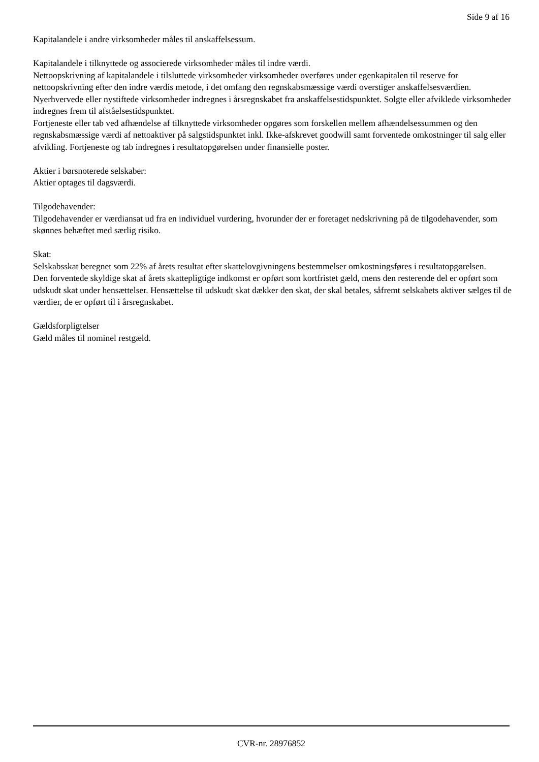Side 9 af 16
Kapitalandele i andre virksomheder måles til anskaffelsessum.
Kapitalandele i tilknyttede og associerede virksomheder måles til indre værdi.
Nettoopskrivning af kapitalandele i tilsluttede virksomheder virksomheder overføres under egenkapitalen til reserve for nettoopskrivning efter den indre værdis metode, i det omfang den regnskabsmæssige værdi overstiger anskaffelsesværdien.
Nyerhvervede eller nystiftede virksomheder indregnes i årsregnskabet fra anskaffelsestidspunktet. Solgte eller afviklede virksomheder indregnes frem til afståelsestidspunktet.
Fortjeneste eller tab ved afhændelse af tilknyttede virksomheder opgøres som forskellen mellem afhændelsessummen og den regnskabsmæssige værdi af nettoaktiver på salgstidspunktet inkl. Ikke-afskrevet goodwill samt forventede omkostninger til salg eller afvikling. Fortjeneste og tab indregnes i resultatopgørelsen under finansielle poster.
Aktier i børsnoterede selskaber:
Aktier optages til dagsværdi.
Tilgodehavender:
Tilgodehavender er værdiansat ud fra en individuel vurdering, hvorunder der er foretaget nedskrivning på de tilgodehavender, som skønnes behæftet med særlig risiko.
Skat:
Selskabsskat beregnet som 22% af årets resultat efter skattelovgivningens bestemmelser omkostningsføres i resultatopgørelsen.
Den forventede skyldige skat af årets skattepligtige indkomst er opført som kortfristet gæld, mens den resterende del er opført som udskudt skat under hensættelser. Hensættelse til udskudt skat dækker den skat, der skal betales, såfremt selskabets aktiver sælges til de værdier, de er opført til i årsregnskabet.
Gældsforpligtelser
Gæld måles til nominel restgæld.
CVR-nr. 28976852